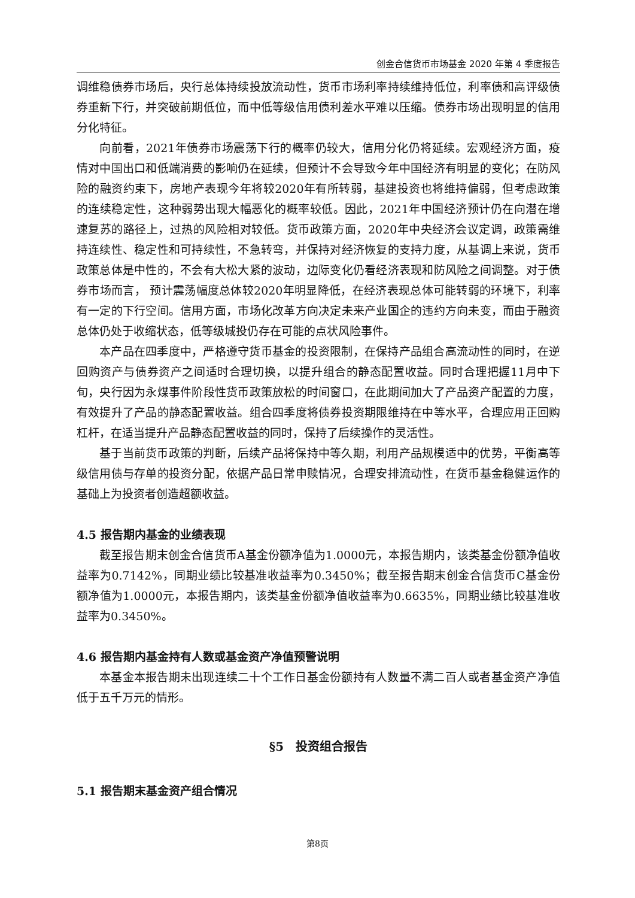创金合信货币市场基金 2020 年第 4 季度报告
调维稳债券市场后，央行总体持续投放流动性，货币市场利率持续维持低位，利率债和高评级债券重新下行，并突破前期低位，而中低等级信用债利差水平难以压缩。债券市场出现明显的信用分化特征。
向前看，2021年债券市场震荡下行的概率仍较大，信用分化仍将延续。宏观经济方面，疫情对中国出口和低端消费的影响仍在延续，但预计不会导致今年中国经济有明显的变化；在防风险的融资约束下，房地产表现今年将较2020年有所转弱，基建投资也将维持偏弱，但考虑政策的连续稳定性，这种弱势出现大幅恶化的概率较低。因此，2021年中国经济预计仍在向潜在增速复苏的路径上，过热的风险相对较低。货币政策方面，2020年中央经济会议定调，政策需维持连续性、稳定性和可持续性，不急转弯，并保持对经济恢复的支持力度，从基调上来说，货币政策总体是中性的，不会有大松大紧的波动，边际变化仍看经济表现和防风险之间调整。对于债券市场而言， 预计震荡幅度总体较2020年明显降低，在经济表现总体可能转弱的环境下，利率有一定的下行空间。信用方面，市场化改革方向决定未来产业国企的违约方向未变，而由于融资总体仍处于收缩状态，低等级城投仍存在可能的点状风险事件。
本产品在四季度中，严格遵守货币基金的投资限制，在保持产品组合高流动性的同时，在逆回购资产与债券资产之间适时合理切换，以提升组合的静态配置收益。同时合理把握11月中下旬，央行因为永煤事件阶段性货币政策放松的时间窗口，在此期间加大了产品资产配置的力度，有效提升了产品的静态配置收益。组合四季度将债券投资期限维持在中等水平，合理应用正回购杠杆，在适当提升产品静态配置收益的同时，保持了后续操作的灵活性。
基于当前货币政策的判断，后续产品将保持中等久期，利用产品规模适中的优势，平衡高等级信用债与存单的投资分配，依据产品日常申赎情况，合理安排流动性，在货币基金稳健运作的基础上为投资者创造超额收益。
4.5 报告期内基金的业绩表现
截至报告期末创金合信货币A基金份额净值为1.0000元，本报告期内，该类基金份额净值收益率为0.7142%，同期业绩比较基准收益率为0.3450%；截至报告期末创金合信货币C基金份额净值为1.0000元，本报告期内，该类基金份额净值收益率为0.6635%，同期业绩比较基准收益率为0.3450%。
4.6 报告期内基金持有人数或基金资产净值预警说明
本基金本报告期未出现连续二十个工作日基金份额持有人数量不满二百人或者基金资产净值低于五千万元的情形。
§5　投资组合报告
5.1 报告期末基金资产组合情况
第8页